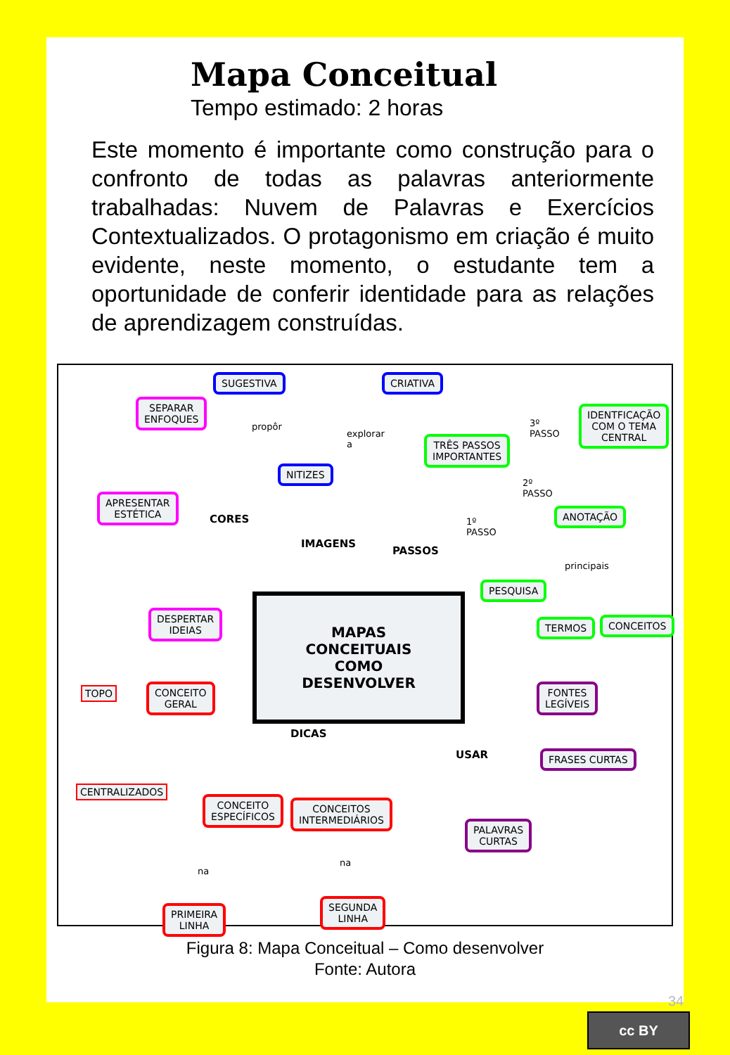Mapa Conceitual
Tempo estimado: 2 horas
Este momento é importante como construção para o confronto de todas as palavras anteriormente trabalhadas: Nuvem de Palavras e Exercícios Contextualizados. O protagonismo em criação é muito evidente, neste momento, o estudante tem a oportunidade de conferir identidade para as relações de aprendizagem construídas.
SUGESTIVA CRIATIVA
SEPARAR
ENFOQUES
propôr
explorar
a
NITIZES
TRÊS PASSOS
IMPORTANTES
3º
PASSO
IDENTFICAÇÃO
COM O TEMA
CENTRAL
2º
PASSO
APRESENTAR
ESTÉTICA
CORES
1º
PASSO
ANOTAÇÃO
IMAGENS
PASSOS
principais
PESQUISA
DESPERTAR
IDEIAS
TERMOS CONCEITOS
MAPAS CONCEITUAIS COMO DESENVOLVER
FONTES
LEGÍVEIS
TOPO
CONCEITO
GERAL
DICAS
USAR FRASES CURTAS
CENTRALIZADOS
CONCEITO
ESPECÍFICOS
CONCEITOS
INTERMEDIÁRIOS
PALAVRAS
CURTAS
na
na
PRIMEIRA
LINHA
SEGUNDA
LINHA
Figura 8: Mapa Conceitual – Como desenvolver
Fonte: Autora
34
cc BY